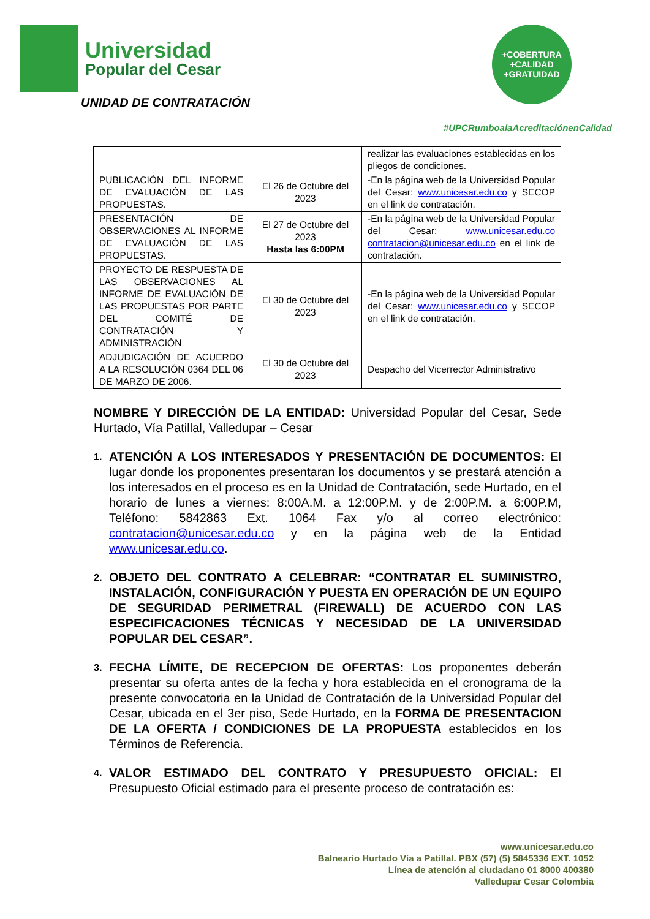Universidad
Popular del Cesar
UNIDAD DE CONTRATACIÓN
+COBERTURA
+CALIDAD
+GRATUIDAD
#UPCRumboalaAcreditaciónenCalidad
| | | realizar las evaluaciones establecidas en los pliegos de condiciones. |
| PUBLICACIÓN DEL INFORME DE EVALUACIÓN DE LAS PROPUESTAS. | El 26 de Octubre del 2023 | -En la página web de la Universidad Popular del Cesar: www.unicesar.edu.co y SECOP en el link de contratación. |
| PRESENTACIÓN DE OBSERVACIONES AL INFORME DE EVALUACIÓN DE LAS PROPUESTAS. | El 27 de Octubre del 2023 Hasta las 6:00PM | -En la página web de la Universidad Popular del Cesar: www.unicesar.edu.co contratacion@unicesar.edu.co en el link de contratación. |
| PROYECTO DE RESPUESTA DE LAS OBSERVACIONES AL INFORME DE EVALUACIÓN DE LAS PROPUESTAS POR PARTE DEL COMITÉ DE CONTRATACIÓN Y ADMINISTRACIÓN | El 30 de Octubre del 2023 | -En la página web de la Universidad Popular del Cesar: www.unicesar.edu.co y SECOP en el link de contratación. |
| ADJUDICACIÓN DE ACUERDO A LA RESOLUCIÓN 0364 DEL 06 DE MARZO DE 2006. | El 30 de Octubre del 2023 | Despacho del Vicerrector Administrativo |
NOMBRE Y DIRECCIÓN DE LA ENTIDAD: Universidad Popular del Cesar, Sede Hurtado, Vía Patillal, Valledupar – Cesar
1.
ATENCIÓN A LOS INTERESADOS Y PRESENTACIÓN DE DOCUMENTOS: El lugar donde los proponentes presentaran los documentos y se prestará atención a los interesados en el proceso es en la Unidad de Contratación, sede Hurtado, en el horario de lunes a viernes: 8:00A.M. a 12:00P.M. y de 2:00P.M. a 6:00P.M, Teléfono: 5842863 Ext. 1064 Fax y/o al correo electrónico: contratacion@unicesar.edu.co y en la página web de la Entidad www.unicesar.edu.co.
2.
OBJETO DEL CONTRATO A CELEBRAR: “CONTRATAR EL SUMINISTRO, INSTALACIÓN, CONFIGURACIÓN Y PUESTA EN OPERACIÓN DE UN EQUIPO DE SEGURIDAD PERIMETRAL (FIREWALL) DE ACUERDO CON LAS ESPECIFICACIONES TÉCNICAS Y NECESIDAD DE LA UNIVERSIDAD POPULAR DEL CESAR”.
3.
FECHA LÍMITE, DE RECEPCION DE OFERTAS: Los proponentes deberán presentar su oferta antes de la fecha y hora establecida en el cronograma de la presente convocatoria en la Unidad de Contratación de la Universidad Popular del Cesar, ubicada en el 3er piso, Sede Hurtado, en la FORMA DE PRESENTACION DE LA OFERTA / CONDICIONES DE LA PROPUESTA establecidos en los Términos de Referencia.
4.
VALOR ESTIMADO DEL CONTRATO Y PRESUPUESTO OFICIAL: El Presupuesto Oficial estimado para el presente proceso de contratación es:
www.unicesar.edu.co
Balneario Hurtado Vía a Patillal. PBX (57) (5) 5845336 EXT. 1052
Línea de atención al ciudadano 01 8000 400380
Valledupar Cesar Colombia